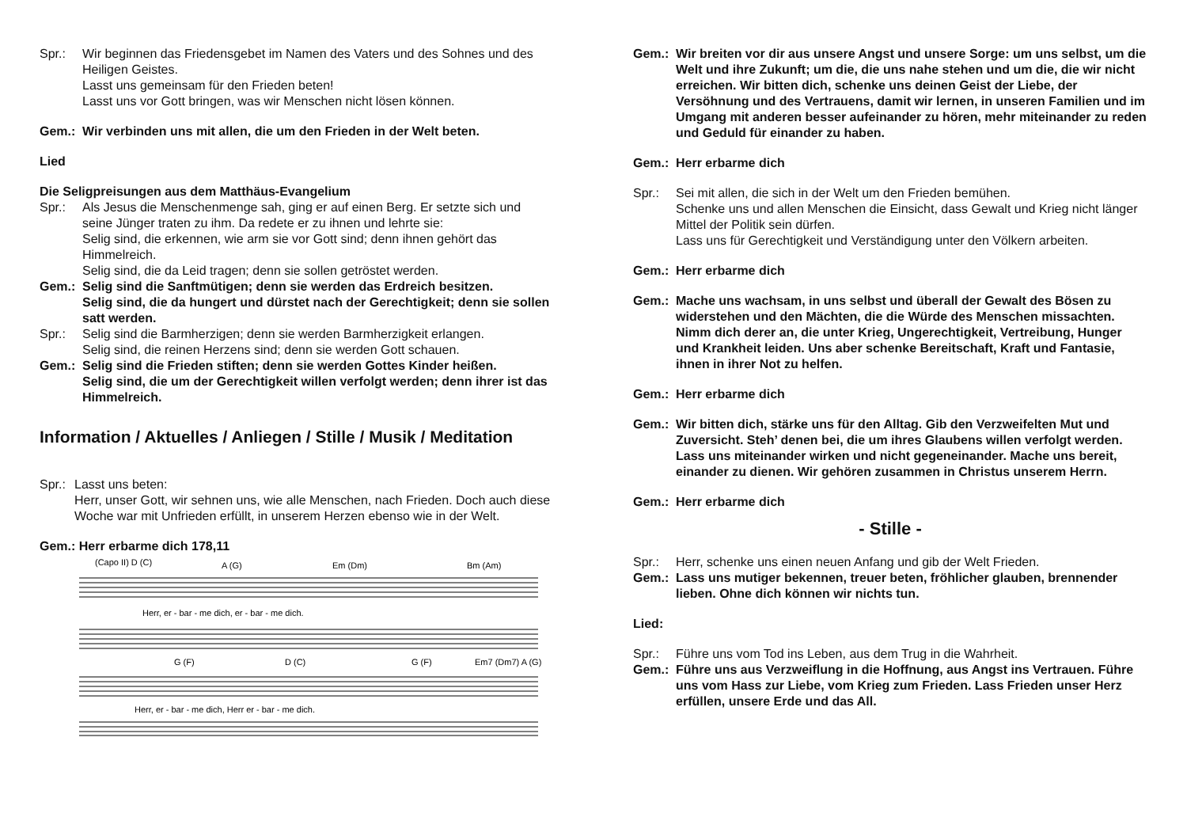Spr.: Wir beginnen das Friedensgebet im Namen des Vaters und des Sohnes und des Heiligen Geistes.
Lasst uns gemeinsam für den Frieden beten!
Lasst uns vor Gott bringen, was wir Menschen nicht lösen können.
Gem.: Wir verbinden uns mit allen, die um den Frieden in der Welt beten.
Lied
Die Seligpreisungen aus dem Matthäus-Evangelium
Spr.: Als Jesus die Menschenmenge sah, ging er auf einen Berg. Er setzte sich und seine Jünger traten zu ihm. Da redete er zu ihnen und lehrte sie:
Selig sind, die erkennen, wie arm sie vor Gott sind; denn ihnen gehört das Himmelreich.
Selig sind, die da Leid tragen; denn sie sollen getröstet werden.
Gem.: Selig sind die Sanftmütigen; denn sie werden das Erdreich besitzen.
Selig sind, die da hungert und dürstet nach der Gerechtigkeit; denn sie sollen satt werden.
Spr.: Selig sind die Barmherzigen; denn sie werden Barmherzigkeit erlangen.
Selig sind, die reinen Herzens sind; denn sie werden Gott schauen.
Gem.: Selig sind die Frieden stiften; denn sie werden Gottes Kinder heißen.
Selig sind, die um der Gerechtigkeit willen verfolgt werden; denn ihrer ist das Himmelreich.
Information / Aktuelles / Anliegen / Stille / Musik / Meditation
Spr.:
Lasst uns beten:
Herr, unser Gott, wir sehnen uns, wie alle Menschen, nach Frieden. Doch auch diese Woche war mit Unfrieden erfüllt, in unserem Herzen ebenso wie in der Welt.
Gem.: Herr erbarme dich 178,11
(Capo II) D (C)
A (G)
Em (Dm)
Bm (Am)
Herr, er - bar - me dich, er - bar - me dich.
G (F)
D (C)
G (F)
Em7 (Dm7) A (G)
Herr, er - bar - me dich, Herr er - bar - me dich.
Gem.: Wir breiten vor dir aus unsere Angst und unsere Sorge: um uns selbst, um die Welt und ihre Zukunft; um die, die uns nahe stehen und um die, die wir nicht erreichen. Wir bitten dich, schenke uns deinen Geist der Liebe, der Versöhnung und des Vertrauens, damit wir lernen, in unseren Familien und im Umgang mit anderen besser aufeinander zu hören, mehr miteinander zu reden und Geduld für einander zu haben.
Gem.: Herr erbarme dich
Spr.: Sei mit allen, die sich in der Welt um den Frieden bemühen.
Schenke uns und allen Menschen die Einsicht, dass Gewalt und Krieg nicht länger Mittel der Politik sein dürfen.
Lass uns für Gerechtigkeit und Verständigung unter den Völkern arbeiten.
Gem.: Herr erbarme dich
Gem.: Mache uns wachsam, in uns selbst und überall der Gewalt des Bösen zu widerstehen und den Mächten, die die Würde des Menschen missachten. Nimm dich derer an, die unter Krieg, Ungerechtigkeit, Vertreibung, Hunger und Krankheit leiden. Uns aber schenke Bereitschaft, Kraft und Fantasie, ihnen in ihrer Not zu helfen.
Gem.: Herr erbarme dich
Gem.: Wir bitten dich, stärke uns für den Alltag. Gib den Verzweifelten Mut und Zuversicht. Steh’ denen bei, die um ihres Glaubens willen verfolgt werden. Lass uns miteinander wirken und nicht gegeneinander. Mache uns bereit, einander zu dienen. Wir gehören zusammen in Christus unserem Herrn.
Gem.: Herr erbarme dich
- Stille -
Spr.: Herr, schenke uns einen neuen Anfang und gib der Welt Frieden.
Gem.: Lass uns mutiger bekennen, treuer beten, fröhlicher glauben, brennender lieben. Ohne dich können wir nichts tun.
Lied:
Spr.: Führe uns vom Tod ins Leben, aus dem Trug in die Wahrheit.
Gem.: Führe uns aus Verzweiflung in die Hoffnung, aus Angst ins Vertrauen. Führe uns vom Hass zur Liebe, vom Krieg zum Frieden. Lass Frieden unser Herz erfüllen, unsere Erde und das All.